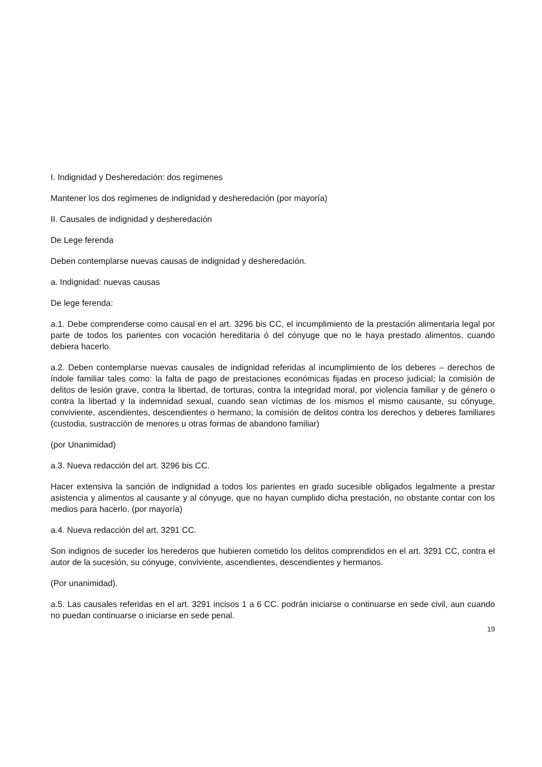I. Indignidad y Desheredación: dos regímenes
Mantener los dos regímenes de indignidad y desheredación (por mayoría)
II. Causales de indignidad y desheredación
De Lege ferenda
Deben contemplarse nuevas causas de indignidad y desheredación.
a. Indignidad: nuevas causas
De lege ferenda:
a.1. Debe comprenderse como causal en el art. 3296 bis CC, el incumplimiento de la prestación alimentaria legal por parte de todos los parientes con vocación hereditaria ó del cónyuge que no le haya prestado alimentos, cuando debiera hacerlo.
a.2. Deben contemplarse nuevas causales de indignidad referidas al incumplimiento de los deberes – derechos de índole familiar tales como: la falta de pago de prestaciones económicas fijadas en proceso judicial; la comisión de delitos de lesión grave, contra la libertad, de torturas, contra la integridad moral, por violencia familiar y de género o contra la libertad y la indemnidad sexual, cuando sean víctimas de los mismos el mismo causante, su cónyuge, conviviente, ascendientes, descendientes o hermano; la comisión de delitos contra los derechos y deberes familiares (custodia, sustracción de menores u otras formas de abandono familiar)
(por Unanimidad)
a.3. Nueva redacción del art. 3296 bis CC.
Hacer extensiva la sanción de indignidad a todos los parientes en grado sucesible obligados legalmente a prestar asistencia y alimentos al causante y al cónyuge, que no hayan cumplido dicha prestación, no obstante contar con los medios para hacerlo. (por mayoría)
a.4. Nueva redacción del art. 3291 CC.
Son indignos de suceder los herederos que hubieren cometido los delitos comprendidos en el art. 3291 CC, contra el autor de la sucesión, su cónyuge, conviviente, ascendientes, descendientes y hermanos.
(Por unanimidad).
a.5. Las causales referidas en el art. 3291 incisos 1 a 6 CC. podrán iniciarse o continuarse en sede civil, aun cuando no puedan continuarse o iniciarse en sede penal.
19